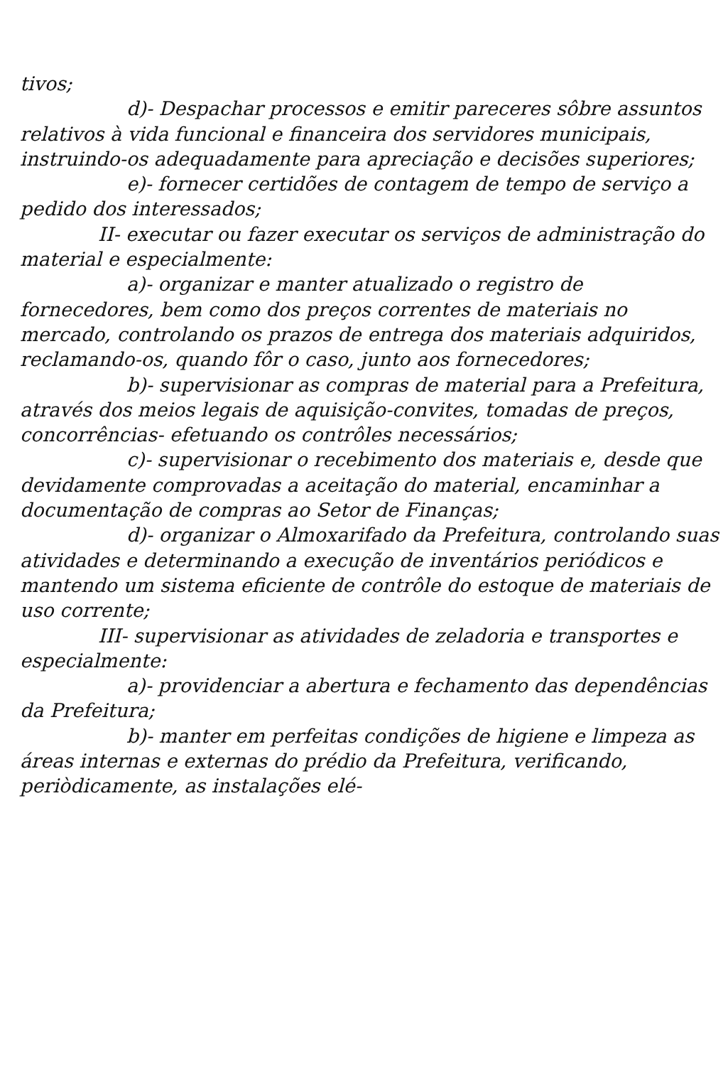tivos;
d)- Despachar processos e emitir pareceres sôbre assuntos relativos à vida funcional e financeira dos servidores municipais, instruindo-os adequadamente para apreciação e decisões superiores;
e)- fornecer certidões de contagem de tempo de serviço a pedido dos interessados;
II- executar ou fazer executar os serviços de administração do material e especialmente:
a)- organizar e manter atualizado o registro de fornecedores, bem como dos preços correntes de materiais no mercado, controlando os prazos de entrega dos materiais adquiridos, reclamando-os, quando fôr o caso, junto aos fornecedores;
b)- supervisionar as compras de material para a Prefeitura, através dos meios legais de aquisição-convites, tomadas de preços, concorrências- efetuando os contrôles necessários;
c)- supervisionar o recebimento dos materiais e, desde que devidamente comprovadas a aceitação do material, encaminhar a documentação de compras ao Setor de Finanças;
d)- organizar o Almoxarifado da Prefeitura, controlando suas atividades e determinando a execução de inventários periódicos e mantendo um sistema eficiente de contrôle do estoque de materiais de uso corrente;
III- supervisionar as atividades de zeladoria e transportes e especialmente:
a)- providenciar a abertura e fechamento das dependências da Prefeitura;
b)- manter em perfeitas condições de higiene e limpeza as áreas internas e externas do prédio da Prefeitura, verificando, periòdicamente, as instalações elé-